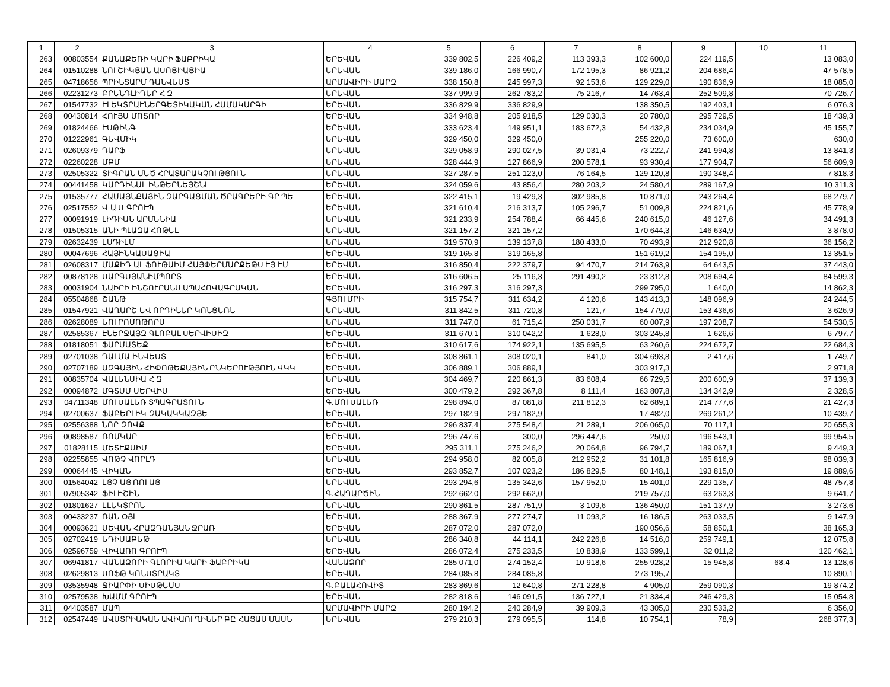| 1 | 2 | 3 | 4 | 5 | 6 | 7 | 8 | 9 | 10 | 11 |
| --- | --- | --- | --- | --- | --- | --- | --- | --- | --- | --- |
| 263 | 00803554 | ՔԱՆԱՔԵՌԻ ԿԱՐԻ ՖԱԲՐԻԿԱ | ԵՐԵՎԱՆ | 339 802,5 | 226 409,2 | 113 393,3 | 102 600,0 | 224 119,5 | | 13 083,0 |
| 264 | 01510288 | ՆՈՒՇԻԿՅԱՆ ԱՍՈՑԻԱՑԻԱ | ԵՐԵՎԱՆ | 339 186,0 | 166 990,7 | 172 195,3 | 86 921,2 | 204 686,4 | | 47 578,5 |
| 265 | 04718656 | ՊՐԻՆՏԱՐՄ ԴԱՆՎԵՍՏ | ԱՐՄԱՎԻՐԻ ՄԱՐԶ | 338 150,8 | 245 997,3 | 92 153,6 | 129 229,0 | 190 836,9 | | 18 085,0 |
| 266 | 02231273 | ԲՐԵՆԴԼԻԴԵՐ Հ Զ | ԵՐԵՎԱՆ | 337 999,9 | 262 783,2 | 75 216,7 | 14 763,4 | 252 509,8 | | 70 726,7 |
| 267 | 01547732 | ԷԼԵԿՏՐԱԷՆԵՐԳԵՏԻԿԱԿԱՆ ՀԱՄԱԿԱՐԳԻ | ԵՐԵՎԱՆ | 336 829,9 | 336 829,9 | | 138 350,5 | 192 403,1 | | 6 076,3 |
| 268 | 00430814 | ՀՈՒՅՍ ՄՈՏՈՐ | ԵՐԵՎԱՆ | 334 948,8 | 205 918,5 | 129 030,3 | 20 780,0 | 295 729,5 | | 18 439,3 |
| 269 | 01824466 | ԷՍԹԻՆԳ | ԵՐԵՎԱՆ | 333 623,4 | 149 951,1 | 183 672,3 | 54 432,8 | 234 034,9 | | 45 155,7 |
| 270 | 01222961 | ԳԵՎՄԻԿ | ԵՐԵՎԱՆ | 329 450,0 | 329 450,0 | | 255 220,0 | 73 600,0 | | 630,0 |
| 271 | 02609379 | ԴԱՐՖ | ԵՐԵՎԱՆ | 329 058,9 | 290 027,5 | 39 031,4 | 73 222,7 | 241 994,8 | | 13 841,3 |
| 272 | 02260228 | ՄԲՄ | ԵՐԵՎԱՆ | 328 444,9 | 127 866,9 | 200 578,1 | 93 930,4 | 177 904,7 | | 56 609,9 |
| 273 | 02505322 | ՏԻԳՐԱՆ ՄԵԾ ՀՐԱՏԱՐԱԿՉՈՒԹՅՈՒՆ | ԵՐԵՎԱՆ | 327 287,5 | 251 123,0 | 76 164,5 | 129 120,8 | 190 348,4 | | 7 818,3 |
| 274 | 00441458 | ԿԱՐԴԻՆԱԼ ԻՆԹԵՐՆԵՅՇՆԼ | ԵՐԵՎԱՆ | 324 059,6 | 43 856,4 | 280 203,2 | 24 580,4 | 289 167,9 | | 10 311,3 |
| 275 | 01535777 | ՀԱՄԱՅՆՔԱՅԻՆ ԶԱՐԳԱՑՄԱՆ ԾՐԱԳՐԵՐԻ ԳՐ ՊԵ | ԵՐԵՎԱՆ | 322 415,1 | 19 429,3 | 302 985,8 | 10 871,0 | 243 264,4 | | 68 279,7 |
| 276 | 02517552 | Վ Ա Ս ԳՐՈՒՊ | ԵՐԵՎԱՆ | 321 610,4 | 216 313,7 | 105 296,7 | 51 009,8 | 224 821,6 | | 45 778,9 |
| 277 | 00091919 | ԼԻԴԻԱՆ ԱՐՄԵՆԻԱ | ԵՐԵՎԱՆ | 321 233,9 | 254 788,4 | 66 445,6 | 240 615,0 | 46 127,6 | | 34 491,3 |
| 278 | 01505315 | ԱՆԻ ՊԼԱԶԱ ՀՈԹԵԼ | ԵՐԵՎԱՆ | 321 157,2 | 321 157,2 | | 170 644,3 | 146 634,9 | | 3 878,0 |
| 279 | 02632439 | ԷՍԴԻԷՄ | ԵՐԵՎԱՆ | 319 570,9 | 139 137,8 | 180 433,0 | 70 493,9 | 212 920,8 | | 36 156,2 |
| 280 | 00047696 | ՀԱՅԻՆԿԱՍԱՑԻԱ | ԵՐԵՎԱՆ | 319 165,8 | 319 165,8 | | 151 619,2 | 154 195,0 | | 13 351,5 |
| 281 | 02608317 | ՄԱՔԻԴ ԱԼ ՖՈՒԹԱԻՄ ՀԱՅՓԵՐՄԱՐՔԵԹՍ ԷՅ ԷՄ | ԵՐԵՎԱՆ | 316 850,4 | 222 379,7 | 94 470,7 | 214 763,9 | 64 643,5 | | 37 443,0 |
| 282 | 00878128 | ՍԱՐԳՍՅԱՆԻՄՊՈՐՏ | ԵՐԵՎԱՆ | 316 606,5 | 25 116,3 | 291 490,2 | 23 312,8 | 208 694,4 | | 84 599,3 |
| 283 | 00031904 | ՆԱԻՐԻ ԻՆՇՈՒՐԱՆՍ ԱՊԱՀՈՎԱԳՐԱԿԱՆ | ԵՐԵՎԱՆ | 316 297,3 | 316 297,3 | | 299 795,0 | 1 640,0 | | 14 862,3 |
| 284 | 05504868 | ՇԱՆԹ | ԳՅՈՒՄՐԻ | 315 754,7 | 311 634,2 | 4 120,6 | 143 413,3 | 148 096,9 | | 24 244,5 |
| 285 | 01547921 | ՎԱՂԱՐՇ ԵՎ ՈՐԴԻՆԵՐ ԿՈՆՑԵՌՆ | ԵՐԵՎԱՆ | 311 842,5 | 311 720,8 | 121,7 | 154 779,0 | 153 436,6 | | 3 626,9 |
| 286 | 02628089 | ԵՈՒՐՈՄՈԹՈՐՍ | ԵՐԵՎԱՆ | 311 747,0 | 61 715,4 | 250 031,7 | 60 007,9 | 197 208,7 | | 54 530,5 |
| 287 | 02585367 | ԷՆԵՐՋԱՅԶ ԳԼՈԲԱԼ ՍԵՐՎԻՍԻԶ | ԵՐԵՎԱՆ | 311 670,1 | 310 042,2 | 1 628,0 | 303 245,8 | 1 626,6 | | 6 797,7 |
| 288 | 01818051 | ՖԱՐՄԱՏԵՔ | ԵՐԵՎԱՆ | 310 617,6 | 174 922,1 | 135 695,5 | 63 260,6 | 224 672,7 | | 22 684,3 |
| 289 | 02701038 | ԴԱԼՄԱ ԻՆՎԵՍՏ | ԵՐԵՎԱՆ | 308 861,1 | 308 020,1 | 841,0 | 304 693,8 | 2 417,6 | | 1 749,7 |
| 290 | 02707189 | ԱԶԳԱՅԻՆ ՀԻՓՈԹԵՔԱՅԻՆ ԸՆԿԵՐՈՒԹՅՈՒՆ ՎԿԿ | ԵՐԵՎԱՆ | 306 889,1 | 306 889,1 | | 303 917,3 | | | 2 971,8 |
| 291 | 00835704 | ՎԱԼԵՆՍԻԱ Հ Զ | ԵՐԵՎԱՆ | 304 469,7 | 220 861,3 | 83 608,4 | 66 729,5 | 200 600,9 | | 37 139,3 |
| 292 | 00094872 | ՄԳՏՍՄ ՍԵՐՎԻՍ | ԵՐԵՎԱՆ | 300 479,2 | 292 367,8 | 8 111,4 | 163 807,8 | 134 342,9 | | 2 328,5 |
| 293 | 04711348 | ՄՈՒՍԱԼԵՌ ՏՊԱԳՐԱՏՈՒՆ | Գ.ՄՈՒՍԱԼԵՌ | 298 894,0 | 87 081,8 | 211 812,3 | 62 689,1 | 214 777,6 | | 21 427,3 |
| 294 | 02700637 | ՖԱԲԵՐԼԻԿ ԶԱԿԱԿԿԱԶՅԵ | ԵՐԵՎԱՆ | 297 182,9 | 297 182,9 | | 17 482,0 | 269 261,2 | | 10 439,7 |
| 295 | 02556388 | ՆՈՐ ԶՈՎՔ | ԵՐԵՎԱՆ | 296 837,4 | 275 548,4 | 21 289,1 | 206 065,0 | 70 117,1 | | 20 655,3 |
| 296 | 00898587 | ՌՈՄԿԱՐ | ԵՐԵՎԱՆ | 296 747,6 | 300,0 | 296 447,6 | 250,0 | 196 543,1 | | 99 954,5 |
| 297 | 01828115 | ՄԵՏԷՔՍԻՄ | ԵՐԵՎԱՆ | 295 311,1 | 275 246,2 | 20 064,8 | 96 794,7 | 189 067,1 | | 9 449,3 |
| 298 | 02255855 | ՎՈԹՉ ՎՈՐԼԴ | ԵՐԵՎԱՆ | 294 958,0 | 82 005,8 | 212 952,2 | 31 101,8 | 165 816,9 | | 98 039,3 |
| 299 | 00064445 | ՎԻԿԱՆ | ԵՐԵՎԱՆ | 293 852,7 | 107 023,2 | 186 829,5 | 80 148,1 | 193 815,0 | | 19 889,6 |
| 300 | 01564042 | ԷՅՉ ԱՅ ՌՈՒԱՅ | ԵՐԵՎԱՆ | 293 294,6 | 135 342,6 | 157 952,0 | 15 401,0 | 229 135,7 | | 48 757,8 |
| 301 | 07905342 | ՖԻԼԻՇԻՆ | Գ.ՀԱՂԱՐԾԻՆ | 292 662,0 | 292 662,0 | | 219 757,0 | 63 263,3 | | 9 641,7 |
| 302 | 01801627 | ԷԼԵԿՏՐՈՆ | ԵՐԵՎԱՆ | 290 861,5 | 287 751,9 | 3 109,6 | 136 450,0 | 151 137,9 | | 3 273,6 |
| 303 | 00433237 | ՌԱՆ ՕՅԼ | ԵՐԵՎԱՆ | 288 367,9 | 277 274,7 | 11 093,2 | 16 186,5 | 263 033,5 | | 9 147,9 |
| 304 | 00093621 | ՍԵՎԱՆ ՀՐԱԶԴԱՆՅԱՆ ՋՐԱՌ | ԵՐԵՎԱՆ | 287 072,0 | 287 072,0 | | 190 056,6 | 58 850,1 | | 38 165,3 |
| 305 | 02702419 | ԵԴԻՍԱԲԵԹ | ԵՐԵՎԱՆ | 286 340,8 | 44 114,1 | 242 226,8 | 14 516,0 | 259 749,1 | | 12 075,8 |
| 306 | 02596759 | ՎԻՎԱՌՈ ԳՐՈՒՊ | ԵՐԵՎԱՆ | 286 072,4 | 275 233,5 | 10 838,9 | 133 599,1 | 32 011,2 | | 120 462,1 |
| 307 | 06941817 | ՎԱՆԱՁՈՐԻ ԳԼՈՐԻԱ ԿԱՐԻ ՖԱԲՐԻԿԱ | ՎԱՆԱՁՈՐ | 285 071,0 | 274 152,4 | 10 918,6 | 255 928,2 | 15 945,8 | 68,4 | 13 128,6 |
| 308 | 02629813 | ՍՈՖԹ ԿՈՆՍՏՐԱԿՏ | ԵՐԵՎԱՆ | 284 085,8 | 284 085,8 | | 273 195,7 | | | 10 890,1 |
| 309 | 03535948 | ՋԻԱՐՓԻ ՍԻՍԹԵՄՍ | Գ.ԲԱԼԱՀՈՎԻՏ | 283 869,6 | 12 640,8 | 271 228,8 | 4 905,0 | 259 090,3 | | 19 874,2 |
| 310 | 02579538 | ԽԱՄՄ ԳՐՈՒՊ | ԵՐԵՎԱՆ | 282 818,6 | 146 091,5 | 136 727,1 | 21 334,4 | 246 429,3 | | 15 054,8 |
| 311 | 04403587 | ՄԱՊ | ԱՐՄԱՎԻՐԻ ՄԱՐԶ | 280 194,2 | 240 284,9 | 39 909,3 | 43 305,0 | 230 533,2 | | 6 356,0 |
| 312 | 02547449 | ԱՎՍՏՐԻԱԿԱՆ ԱՎԻԱՈՒՂԻՆԵՐ ԲԸ ՀԱՅԱՍ ՄԱՍՆ | ԵՐԵՎԱՆ | 279 210,3 | 279 095,5 | 114,8 | 10 754,1 | 78,9 | | 268 377,3 |